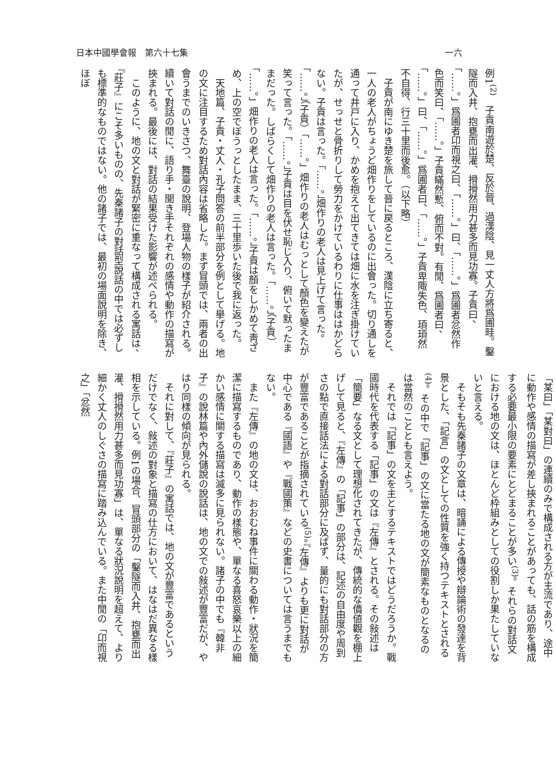日本中國學會報　第六十七集 一六
例1<sup>(2)</sup>　子貢南遊於楚、反於晉、過漢陰、見一丈人方將爲圃畦。鑿隧而入井、抱甕而出灌、搰搰然用力甚多而見功寡。子貢曰、「……。」爲圃者卬而視之曰、「……。」曰、「……。」爲圃者忿然作色而笑曰、「……。」子貢瞞然慙、俯而不對。有閒、爲圃者曰、「……。」曰、「……。」爲圃者曰、「……。」子貢卑陬失色、頊頊然不自得、行三十里而後愈。（以下略）
子貢が南にゆき楚を旅して晉に戻るところ、漢陰に立ち寄ると、一人の老人がちょうど畑作りをしているのに出會った。切り通しを通って井戸に入り、かめを抱えて出てきては畑に水を注ぎ掛けていたが、せっせと骨折りして勞力をかけているわりに仕事ははかどらない。子貢は言った。「……。」畑作りの老人は見上げて言った。「……。」（子貢）「……。」畑作りの老人はむっとして顏色を變えたが笑って言った。「……。」子貢は目を伏せ恥じ入り、俯いて默ったままだった。しばらくして畑作りの老人は言った。「……。」（子貢）「……。」畑作りの老人は言った。「……。」子貢は顏をしかめて靑ざめ、上の空でぼうっとしたまま、三十里歩いた後で我に返った。
天地篇、子貢・丈人・孔子問答の前半部分を例として擧げる。地の文に注目するため對話內容は省略した。まず冒頭では、兩者の出會うまでのいきさつ、舞臺の說明、登場人物の樣子が紹介される。續いて對話の閒に、語り手・聞き手それぞれの感情や動作の描寫が挾まれる。最後には、對話の結果受けた影響が述べられる。
このように、地の文と對話が緊密に重なって構成される寓話は、『莊子』にこそ多いものの、先秦諸子の對話型說話の中では必ずしも標準的なものではない。他の諸子では、最初の場面說明を除き、ほぼ
「某曰」「某對曰」の連續のみで構成される方が主流であり、途中に動作や感情の描寫が差し挾まれることがあっても、話の筋を構成する必要最小限の要素にとどまることが多い<sup>(3)</sup>。それらの對話文における地の文は、ほとんど枠組みとしての役割しか果たしていないと言える。
そもそも先秦諸子の文章は、暗誦による傳授や辯論術の發達を背景とした、「記言」の文としての性質を強く持つテキストとされる<sup>(4)</sup>。その中で「記事」の文に當たる地の文が簡素なものとなるのは當然のこととも言えよう。
それでは「記事」の文を主とするテキストではどうだろうか。戰國時代を代表する「記事」の文は『左傳』とされる。その敍述は「簡要」なる文として理想化されてきたが、傳統的な價値觀を棚上げして見ると、『左傳』の「記事」の部分は、記述の自由度や周到さの點で直接話法による對話部分に及ばず、量的にも對話部分の方が豐富であることが指摘されている<sup>(5)</sup>。『左傳』よりも更に對話が中心である『國語』や『戰國策』などの史書については言うまでもない。
また『左傳』の地の文は、おおむね事件に關わる動作・狀況を簡潔に描寫するものであり、動作の樣態や、單なる喜怒哀樂以上の細かい感情に關する描寫は滅多に見られない。諸子の中でも『韓非子』の說林篇や內外儲說の說話は、地の文での敍述が豐富だが、やはり同樣の傾向が見られる。
それに對して、『莊子』の寓話では、地の文が豐富であるというだけでなく、敍述の對象と描寫の仕方において、はなはだ異なる樣相を示している。例1の場合、冒頭部分の「鑿隧而入井、抱甕而出灌、搰搰然用力甚多而見功寡」は、單なる狀況說明を超えて、より細かく丈人のしぐさの描寫に踏み込んでいる。また中閒の「卬而視之」「忿然